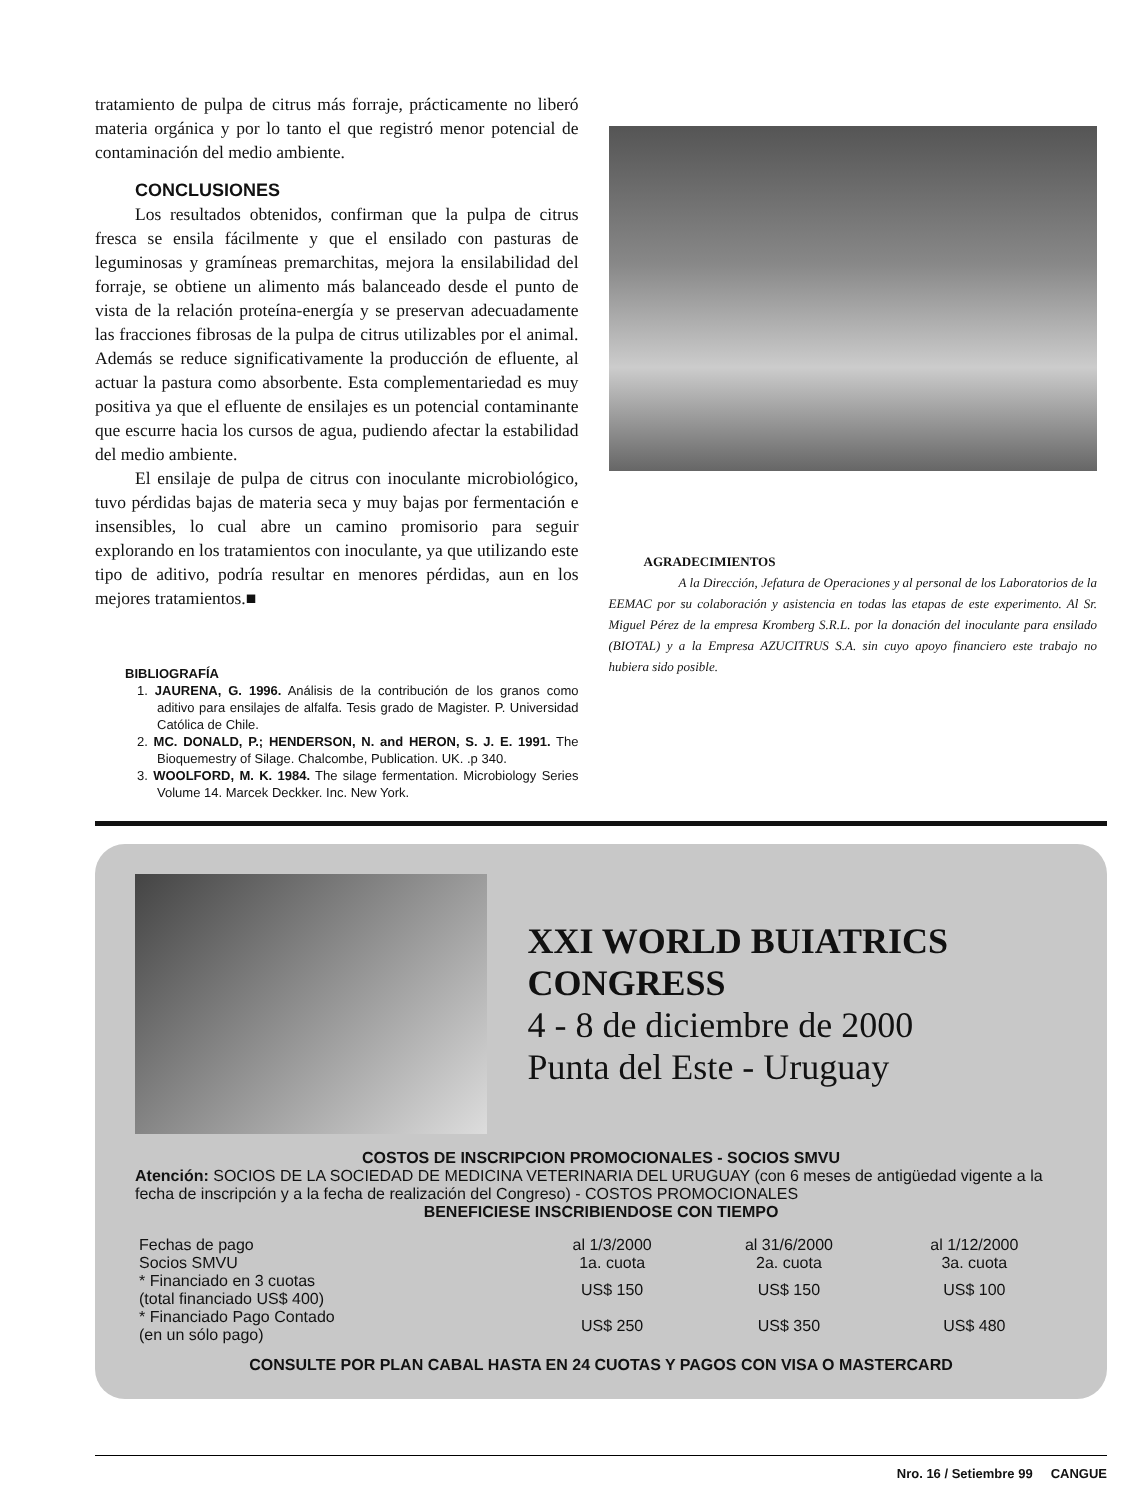tratamiento de pulpa de citrus más forraje, prácticamente no liberó materia orgánica y por lo tanto el que registró menor potencial de contaminación del medio ambiente.
CONCLUSIONES
Los resultados obtenidos, confirman que la pulpa de citrus fresca se ensila fácilmente y que el ensilado con pasturas de leguminosas y gramíneas premarchitas, mejora la ensilabilidad del forraje, se obtiene un alimento más balanceado desde el punto de vista de la relación proteína-energía y se preservan adecuadamente las fracciones fibrosas de la pulpa de citrus utilizables por el animal. Además se reduce significativamente la producción de efluente, al actuar la pastura como absorbente. Esta complementariedad es muy positiva ya que el efluente de ensilajes es un potencial contaminante que escurre hacia los cursos de agua, pudiendo afectar la estabilidad del medio ambiente.
El ensilaje de pulpa de citrus con inoculante microbiológico, tuvo pérdidas bajas de materia seca y muy bajas por fermentación e insensibles, lo cual abre un camino promisorio para seguir explorando en los tratamientos con inoculante, ya que utilizando este tipo de aditivo, podría resultar en menores pérdidas, aun en los mejores tratamientos.■
BIBLIOGRAFÍA
1. JAURENA, G. 1996. Análisis de la contribución de los granos como aditivo para ensilajes de alfalfa. Tesis grado de Magister. P. Universidad Católica de Chile.
2. MC. DONALD, P.; HENDERSON, N. and HERON, S. J. E. 1991. The Bioquemestry of Silage. Chalcombe, Publication. UK. .p 340.
3. WOOLFORD, M. K. 1984. The silage fermentation. Microbiology Series Volume 14. Marcek Deckker. Inc. New York.
AGRADECIMIENTOS
A la Dirección, Jefatura de Operaciones y al personal de los Laboratorios de la EEMAC por su colaboración y asistencia en todas las etapas de este experimento. Al Sr. Miguel Pérez de la empresa Kromberg S.R.L. por la donación del inoculante para ensilado (BIOTAL) y a la Empresa AZUCITRUS S.A. sin cuyo apoyo financiero este trabajo no hubiera sido posible.
XXI WORLD BUIATRICS CONGRESS
4 - 8 de diciembre de 2000
Punta del Este - Uruguay
COSTOS DE INSCRIPCION PROMOCIONALES - SOCIOS SMVU
Atención: SOCIOS DE LA SOCIEDAD DE MEDICINA VETERINARIA DEL URUGUAY (con 6 meses de antigüedad vigente a la fecha de inscripción y a la fecha de realización del Congreso) - COSTOS PROMOCIONALES
BENEFICIESE INSCRIBIENDOSE CON TIEMPO
| Fechas de pago | al 1/3/2000 | al 31/6/2000 | al 1/12/2000 |
| Socios SMVU | 1a. cuota | 2a. cuota | 3a. cuota |
| * Financiado en 3 cuotas (total financiado US$ 400) | US$ 150 | US$ 150 | US$ 100 |
| * Financiado Pago Contado (en un sólo pago) | US$ 250 | US$ 350 | US$ 480 |
CONSULTE POR PLAN CABAL HASTA EN 24 CUOTAS Y PAGOS CON VISA O MASTERCARD
Nro. 16 / Setiembre 99 CANGUE